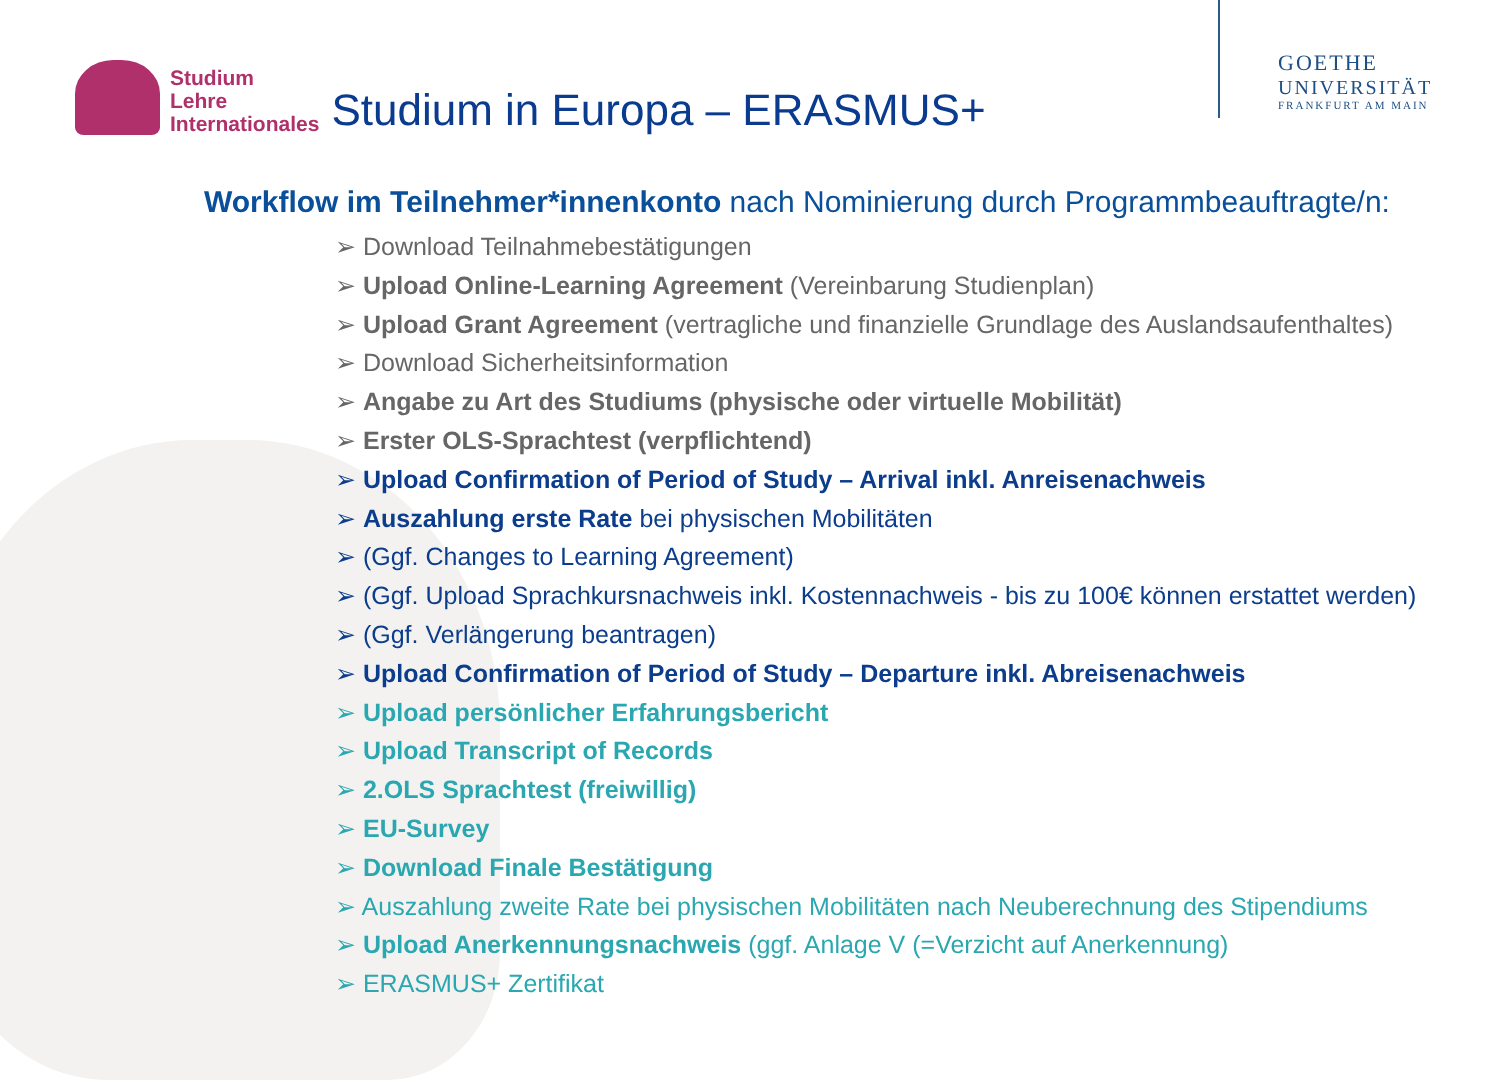Studium
Lehre
Internationales
Studium in Europa – ERASMUS+
GOETHE
UNIVERSITÄT
FRANKFURT AM MAIN
Workflow im Teilnehmer*innenkonto nach Nominierung durch Programmbeauftragte/n:
➢ Download Teilnahmebestätigungen
➢ Upload Online-Learning Agreement (Vereinbarung Studienplan)
➢ Upload Grant Agreement (vertragliche und finanzielle Grundlage des Auslandsaufenthaltes)
➢ Download Sicherheitsinformation
➢ Angabe zu Art des Studiums (physische oder virtuelle Mobilität)
➢ Erster OLS-Sprachtest (verpflichtend)
➢ Upload Confirmation of Period of Study – Arrival inkl. Anreisenachweis
➢ Auszahlung erste Rate bei physischen Mobilitäten
➢ (Ggf. Changes to Learning Agreement)
➢ (Ggf. Upload Sprachkursnachweis inkl. Kostennachweis - bis zu 100€ können erstattet werden)
➢ (Ggf. Verlängerung beantragen)
➢ Upload Confirmation of Period of Study – Departure inkl. Abreisenachweis
➢ Upload persönlicher Erfahrungsbericht
➢ Upload Transcript of Records
➢ 2.OLS Sprachtest (freiwillig)
➢ EU-Survey
➢ Download Finale Bestätigung
➢ Auszahlung zweite Rate bei physischen Mobilitäten nach Neuberechnung des Stipendiums
➢ Upload Anerkennungsnachweis (ggf. Anlage V (=Verzicht auf Anerkennung)
➢ ERASMUS+ Zertifikat